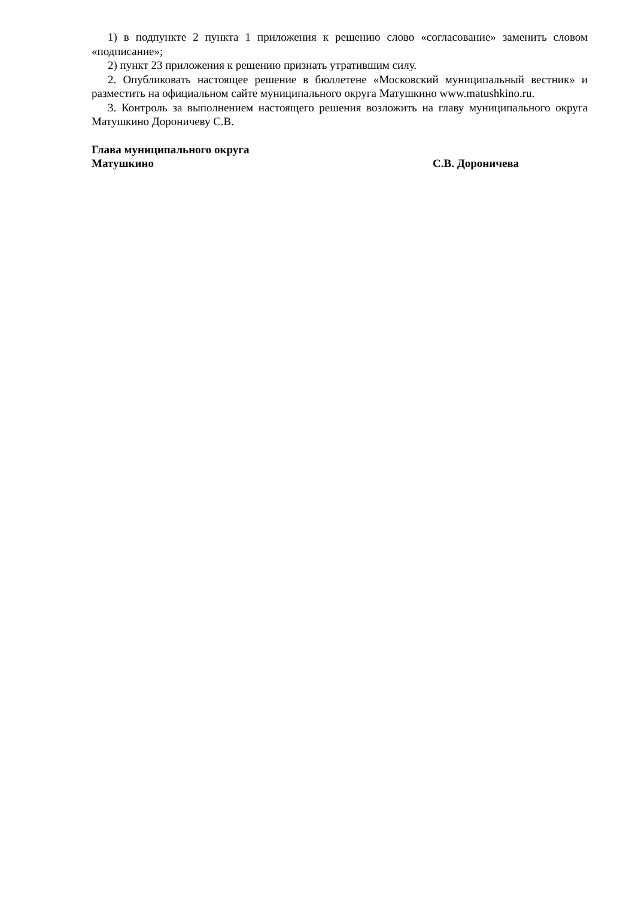1) в подпункте 2 пункта 1 приложения к решению слово «согласование» заменить словом «подписание»;
2) пункт 23 приложения к решению признать утратившим силу.
2. Опубликовать настоящее решение в бюллетене «Московский муниципальный вестник» и разместить на официальном сайте муниципального округа Матушкино www.matushkino.ru.
3. Контроль за выполнением настоящего решения возложить на главу муниципального округа Матушкино Дороничеву С.В.
Глава муниципального округа
Матушкино С.В. Дороничева